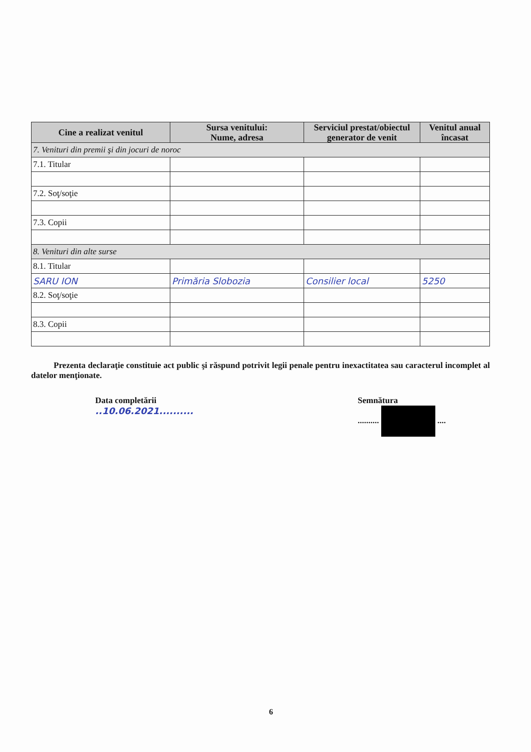| Cine a realizat venitul | Sursa venitului: Nume, adresa | Serviciul prestat/obiectul generator de venit | Venitul anual încasat |
| --- | --- | --- | --- |
| 7. Venituri din premii şi din jocuri de noroc | | | |
| 7.1. Titular | | | |
| 7.2. Soţ/soţie | | | |
| 7.3. Copii | | | |
| 8. Venituri din alte surse | | | |
| 8.1. Titular | | | |
| SARU ION | Primăria Slobozia | Consilier local | 5250 |
| 8.2. Soţ/soţie | | | |
| 8.3. Copii | | | |
Prezenta declaraţie constituie act public şi răspund potrivit legii penale pentru inexactitatea sau caracterul incomplet al datelor menţionate.
Data completării
..10.06.2021..........
Semnătura
.......... ....
6